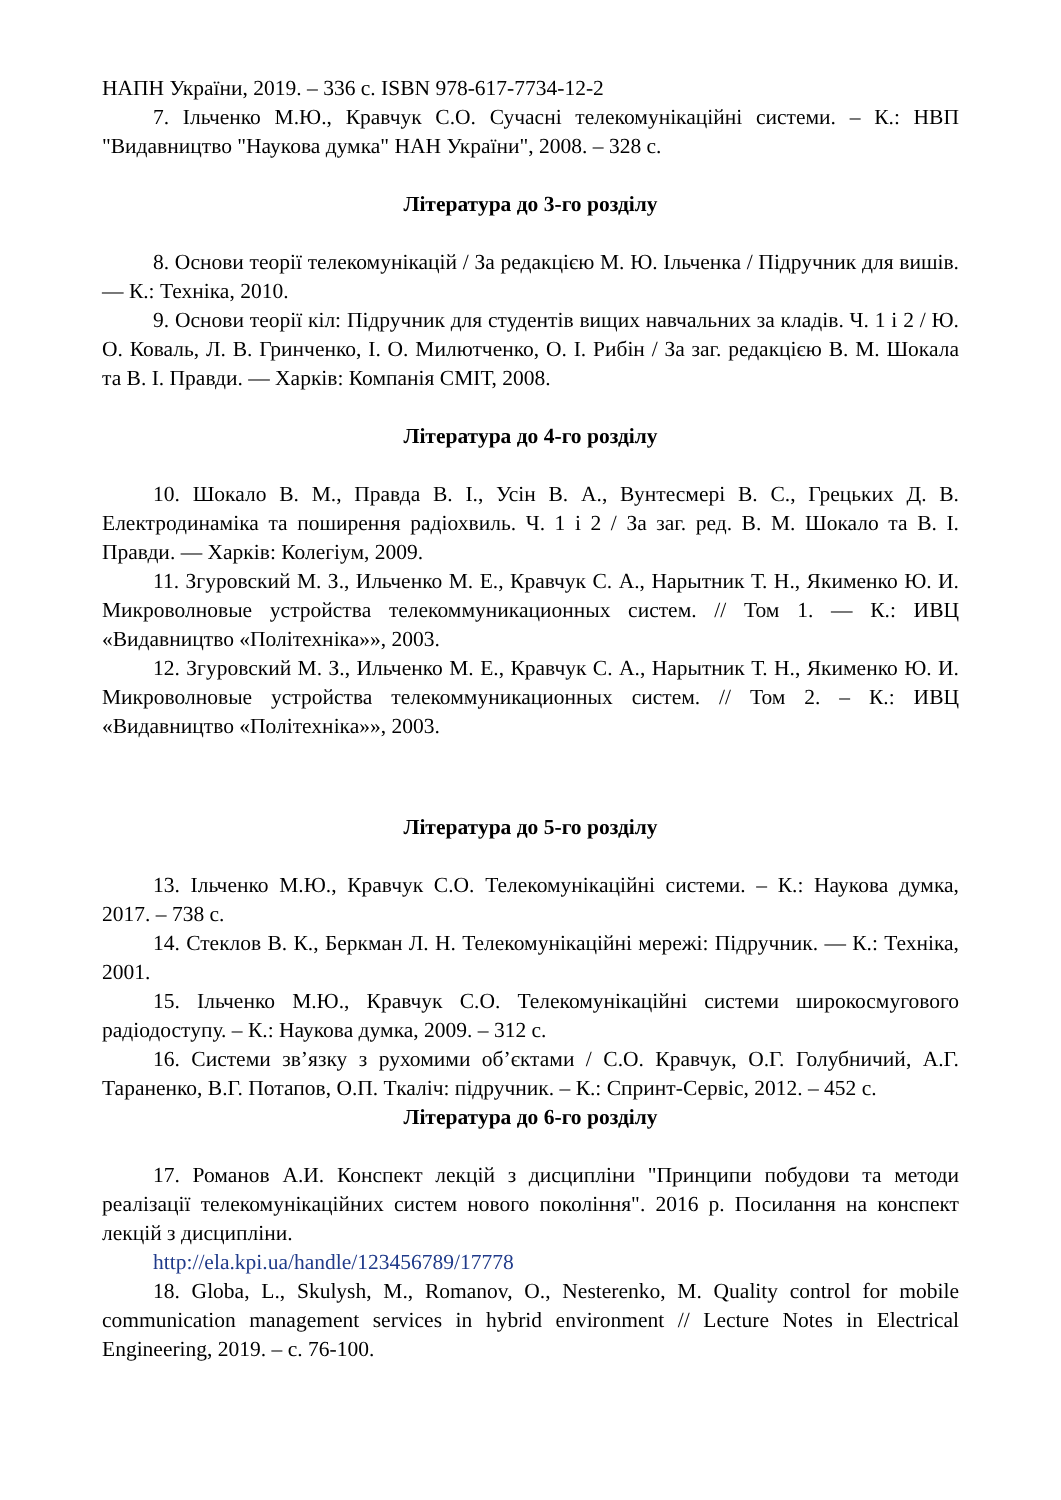НАПН України, 2019. – 336 с. ISBN 978-617-7734-12-2
7. Ільченко М.Ю., Кравчук С.О. Сучасні телекомунікаційні системи. – К.: НВП "Видавництво "Наукова думка" НАН України", 2008. – 328 с.
Література до 3-го розділу
8. Основи теорії телекомунікацій / За редакцією М. Ю. Ільченка / Підручник для вишів. — К.: Техніка, 2010.
9. Основи теорії кіл: Підручник для студентів вищих навчальних за кладів. Ч. 1 і 2 / Ю. О. Коваль, Л. В. Гринченко, І. О. Милютченко, О. І. Рибін / За заг. редакцією В. М. Шокала та В. І. Правди. — Харків: Компанія СМІТ, 2008.
Література до 4-го розділу
10. Шокало В. М., Правда В. І., Усін В. А., Вунтесмері В. С., Грецьких Д. В. Електродинаміка та поширення радіохвиль. Ч. 1 і 2 / За заг. ред. В. М. Шокало та В. І. Правди. — Харків: Колегіум, 2009.
11. Згуровский М. З., Ильченко М. Е., Кравчук С. А., Нарытник Т. Н., Якименко Ю. И. Микроволновые устройства телекоммуникационных систем. // Том 1. — К.: ИВЦ «Видавництво «Політехніка»», 2003.
12. Згуровский М. З., Ильченко М. Е., Кравчук С. А., Нарытник Т. Н., Якименко Ю. И. Микроволновые устройства телекоммуникационных систем. // Том 2. – К.: ИВЦ «Видавництво «Політехніка»», 2003.
Література до 5-го розділу
13. Ільченко М.Ю., Кравчук С.О. Телекомунікаційні системи. – К.: Наукова думка, 2017. – 738 с.
14. Стеклов В. К., Беркман Л. Н. Телекомунікаційні мережі: Підручник. — К.: Техніка, 2001.
15. Ільченко М.Ю., Кравчук С.О. Телекомунікаційні системи широкосмугового радіодоступу. – К.: Наукова думка, 2009. – 312 с.
16. Системи зв’язку з рухомими об’єктами / С.О. Кравчук, О.Г. Голубничий, А.Г. Тараненко, В.Г. Потапов, О.П. Ткаліч: підручник. – К.: Спринт-Сервіс, 2012. – 452 с.
Література до 6-го розділу
17. Романов А.И. Конспект лекцій з дисципліни "Принципи побудови та методи реалізації телекомунікаційних систем нового покоління". 2016 р. Посилання на конспект лекцій з дисципліни.
http://ela.kpi.ua/handle/123456789/17778
18. Globa, L., Skulysh, M., Romanov, O., Nesterenko, M. Quality control for mobile communication management services in hybrid environment // Lecture Notes in Electrical Engineering, 2019. – с. 76-100.